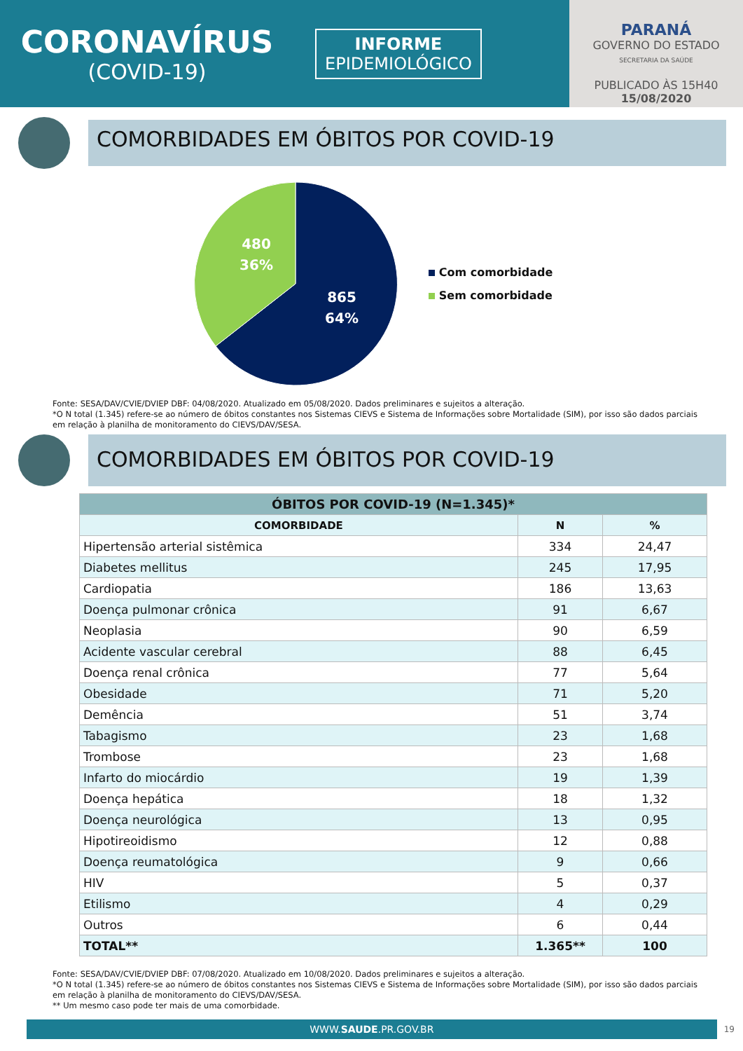CORONAVÍRUS
(COVID-19)
INFORME
EPIDEMIOLÓGICO
PARANÁ
GOVERNO DO ESTADO
SECRETARIA DA SAÚDE
PUBLICADO ÀS 15H40
15/08/2020
COMORBIDADES EM ÓBITOS POR COVID-19
480
36%
865
64%
Com comorbidade
Sem comorbidade
Fonte: SESA/DAV/CVIE/DVIEP DBF: 04/08/2020. Atualizado em 05/08/2020. Dados preliminares e sujeitos a alteração.
*O N total (1.345) refere-se ao número de óbitos constantes nos Sistemas CIEVS e Sistema de Informações sobre Mortalidade (SIM), por isso são dados parciais em relação à planilha de monitoramento do CIEVS/DAV/SESA.
COMORBIDADES EM ÓBITOS POR COVID-19
| ÓBITOS POR COVID-19 (N=1.345)* | | |
| --- | --- | --- |
| COMORBIDADE | N | % |
| Hipertensão arterial sistêmica | 334 | 24,47 |
| Diabetes mellitus | 245 | 17,95 |
| Cardiopatia | 186 | 13,63 |
| Doença pulmonar crônica | 91 | 6,67 |
| Neoplasia | 90 | 6,59 |
| Acidente vascular cerebral | 88 | 6,45 |
| Doença renal crônica | 77 | 5,64 |
| Obesidade | 71 | 5,20 |
| Demência | 51 | 3,74 |
| Tabagismo | 23 | 1,68 |
| Trombose | 23 | 1,68 |
| Infarto do miocárdio | 19 | 1,39 |
| Doença hepática | 18 | 1,32 |
| Doença neurológica | 13 | 0,95 |
| Hipotireoidismo | 12 | 0,88 |
| Doença reumatológica | 9 | 0,66 |
| HIV | 5 | 0,37 |
| Etilismo | 4 | 0,29 |
| Outros | 6 | 0,44 |
| TOTAL** | 1.365** | 100 |
Fonte: SESA/DAV/CVIE/DVIEP DBF: 07/08/2020. Atualizado em 10/08/2020. Dados preliminares e sujeitos a alteração.
*O N total (1.345) refere-se ao número de óbitos constantes nos Sistemas CIEVS e Sistema de Informações sobre Mortalidade (SIM), por isso são dados parciais em relação à planilha de monitoramento do CIEVS/DAV/SESA.
** Um mesmo caso pode ter mais de uma comorbidade.
WWW.SAUDE.PR.GOV.BR
19